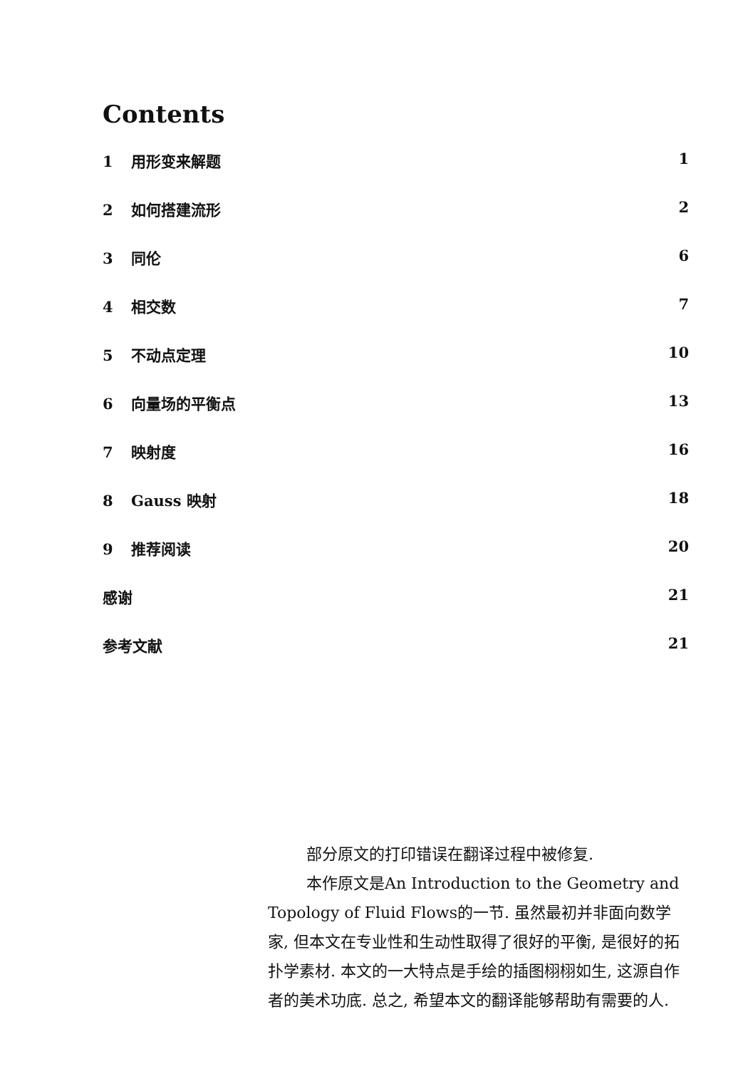Contents
1 用形变来解题 1
2 如何搭建流形 2
3 同伦 6
4 相交数 7
5 不动点定理 10
6 向量场的平衡点 13
7 映射度 16
8 Gauss 映射 18
9 推荐阅读 20
感谢 21
参考文献 21
部分原文的打印错误在翻译过程中被修复.
本作原文是An Introduction to the Geometry and Topology of Fluid Flows的一节. 虽然最初并非面向数学家, 但本文在专业性和生动性取得了很好的平衡, 是很好的拓扑学素材. 本文的一大特点是手绘的插图栩栩如生, 这源自作者的美术功底. 总之, 希望本文的翻译能够帮助有需要的人.